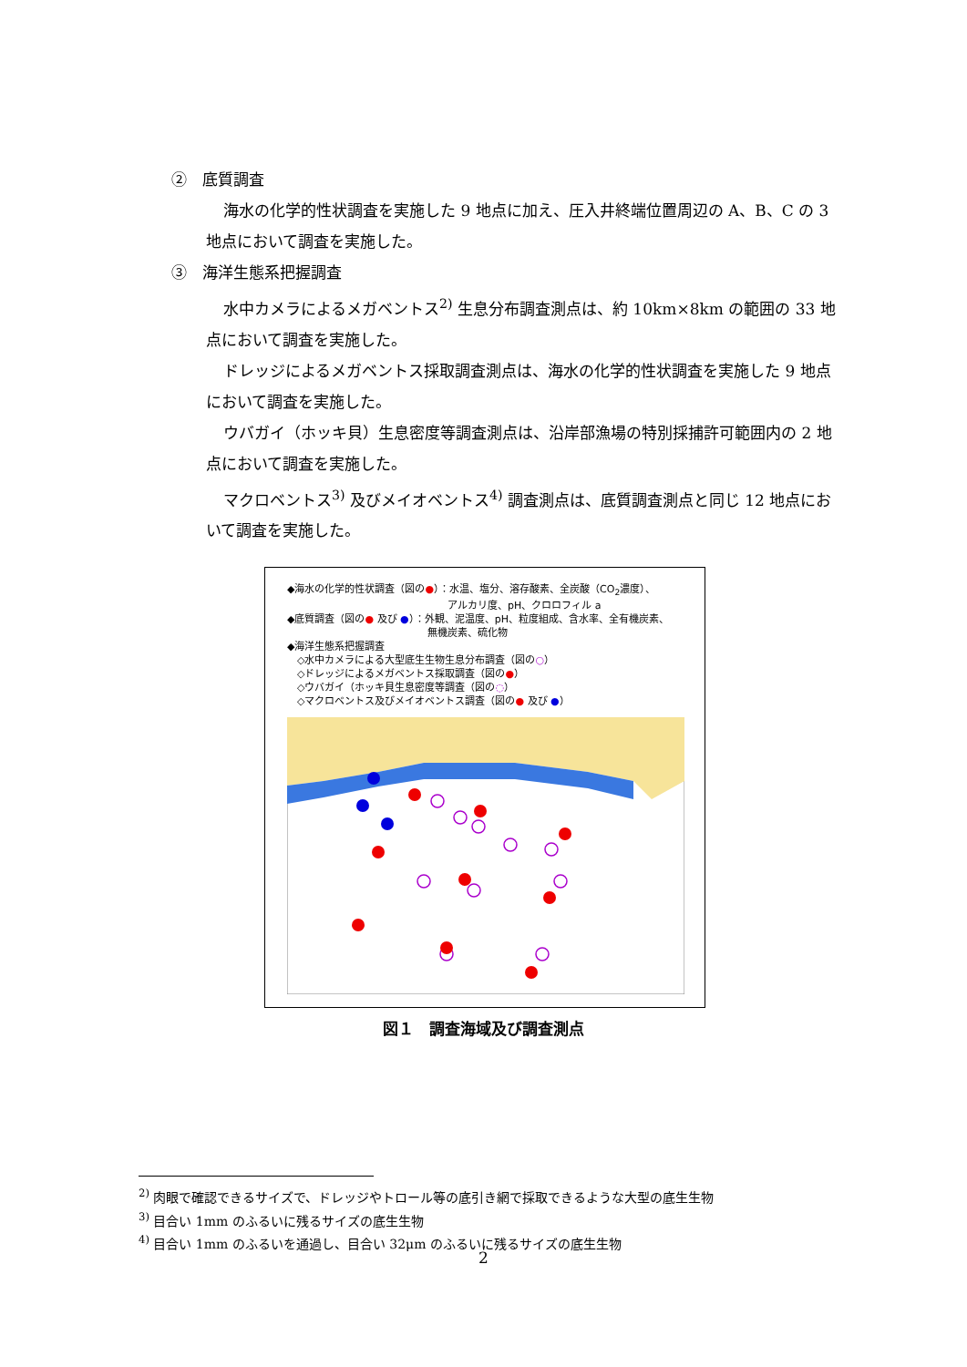②　底質調査
海水の化学的性状調査を実施した 9 地点に加え、圧入井終端位置周辺の A、B、C の 3 地点において調査を実施した。
③　海洋生態系把握調査
水中カメラによるメガベントス<sup>2)</sup> 生息分布調査測点は、約 10km×8km の範囲の 33 地点において調査を実施した。
ドレッジによるメガベントス採取調査測点は、海水の化学的性状調査を実施した 9 地点において調査を実施した。
ウバガイ（ホッキ貝）生息密度等調査測点は、沿岸部漁場の特別採捕許可範囲内の 2 地点において調査を実施した。
マクロベントス<sup>3)</sup> 及びメイオベントス<sup>4)</sup> 調査測点は、底質調査測点と同じ 12 地点において調査を実施した。
◆海水の化学的性状調査（図の●）：水温、塩分、溶存酸素、全炭酸（CO<sub>2</sub>濃度）、
　　　　　　　　　　　　　　　　アルカリ度、pH、クロロフィル a
◆底質調査（図の● 及び ●）：外観、泥温度、pH、粒度組成、含水率、全有機炭素、
　　　　　　　　　　　　　　無機炭素、硫化物
◆海洋生態系把握調査
　◇水中カメラによる大型底生生物生息分布調査（図の○）
　◇ドレッジによるメガベントス採取調査（図の●）
　◇ウバガイ（ホッキ貝生息密度等調査（図の◌）
　◇マクロベントス及びメイオベントス調査（図の● 及び ●）
図１　調査海域及び調査測点
<sup>2)</sup> 肉眼で確認できるサイズで、ドレッジやトロール等の底引き網で採取できるような大型の底生生物
<sup>3)</sup> 目合い 1mm のふるいに残るサイズの底生生物
<sup>4)</sup> 目合い 1mm のふるいを通過し、目合い 32μm のふるいに残るサイズの底生生物
2